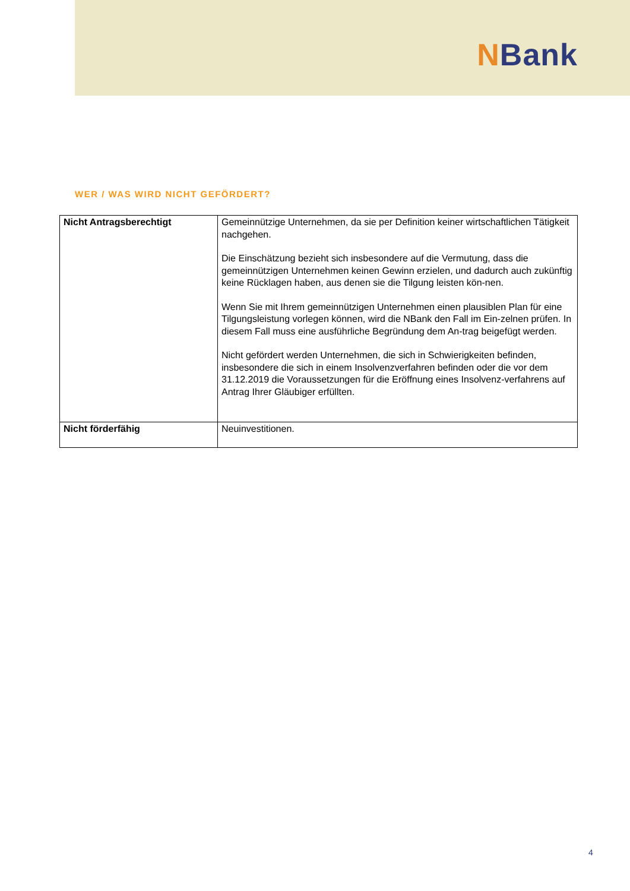NBank
WER / WAS WIRD NICHT GEFÖRDERT?
| Nicht Antragsberechtigt | Gemeinnützige Unternehmen, da sie per Definition keiner wirtschaftlichen Tätigkeit nachgehen. Die Einschätzung bezieht sich insbesondere auf die Vermutung, dass die gemeinnützigen Unternehmen keinen Gewinn erzielen, und dadurch auch zukünftig keine Rücklagen haben, aus denen sie die Tilgung leisten kön-nen. Wenn Sie mit Ihrem gemeinnützigen Unternehmen einen plausiblen Plan für eine Tilgungsleistung vorlegen können, wird die NBank den Fall im Ein-zelnen prüfen. In diesem Fall muss eine ausführliche Begründung dem An-trag beigefügt werden. Nicht gefördert werden Unternehmen, die sich in Schwierigkeiten befinden, insbesondere die sich in einem Insolvenzverfahren befinden oder die vor dem 31.12.2019 die Voraussetzungen für die Eröffnung eines Insolvenz-verfahrens auf Antrag Ihrer Gläubiger erfüllten. |
| Nicht förderfähig | Neuinvestitionen. |
4